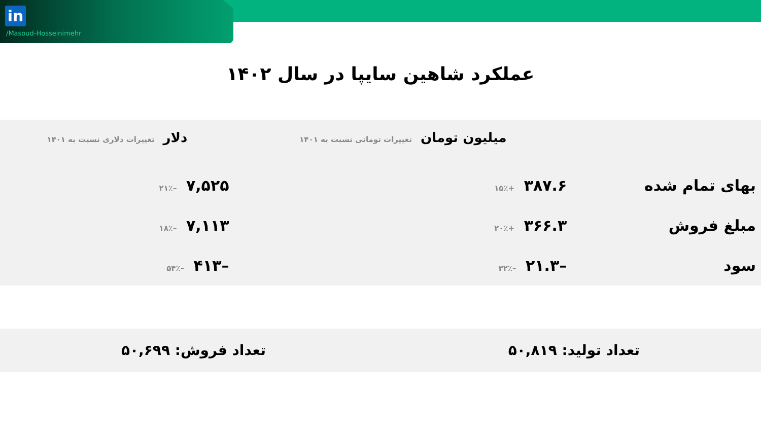in
/Masoud-Hosseinimehr
عملکرد شاهین سایپا در سال ۱۴۰۲
| | میلیون تومان تغییرات تومانی نسبت به ۱۴۰۱ | دلار تغییرات دلاری نسبت به ۱۴۰۱ |
| --- | --- | --- |
| بهای تمام شده | ۳۸۷.۶ +۱۵٪ | ۷,۵۲۵ –۲۱٪ |
| مبلغ فروش | ۳۶۶.۳ +۲۰٪ | ۷,۱۱۳ –۱۸٪ |
| سود | –۲۱.۳ –۳۲٪ | –۴۱۳ –۵۴٪ |
تعداد تولید: ۵۰,۸۱۹ تعداد فروش: ۵۰,۶۹۹